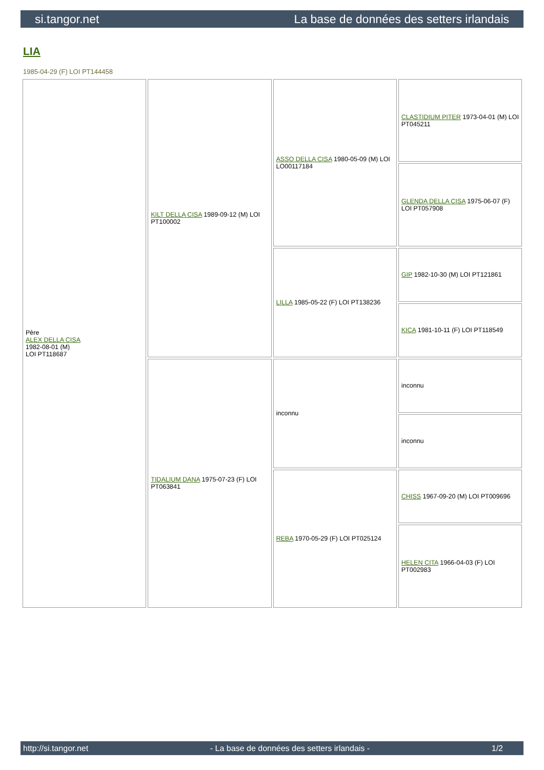si.tangor.net La base de données des setters irlandais
LIA
1985-04-29 (F) LOI PT144458
| Père ALEX DELLA CISA 1982-08-01 (M) LOI PT118687 | KILT DELLA CISA 1989-09-12 (M) LOI PT100002 | ASSO DELLA CISA 1980-05-09 (M) LOI LO00117184 | CLASTIDIUM PITER 1973-04-01 (M) LOI PT045211 |
| | | | GLENDA DELLA CISA 1975-06-07 (F) LOI PT057908 |
| | | LILLA 1985-05-22 (F) LOI PT138236 | GIP 1982-10-30 (M) LOI PT121861 |
| | | | KICA 1981-10-11 (F) LOI PT118549 |
| | TIDALIUM DANA 1975-07-23 (F) LOI PT063841 | inconnu | inconnu |
| | | | inconnu |
| | | REBA 1970-05-29 (F) LOI PT025124 | CHISS 1967-09-20 (M) LOI PT009696 |
| | | | HELEN CITA 1966-04-03 (F) LOI PT002983 |
http://si.tangor.net - La base de données des setters irlandais - 1/2